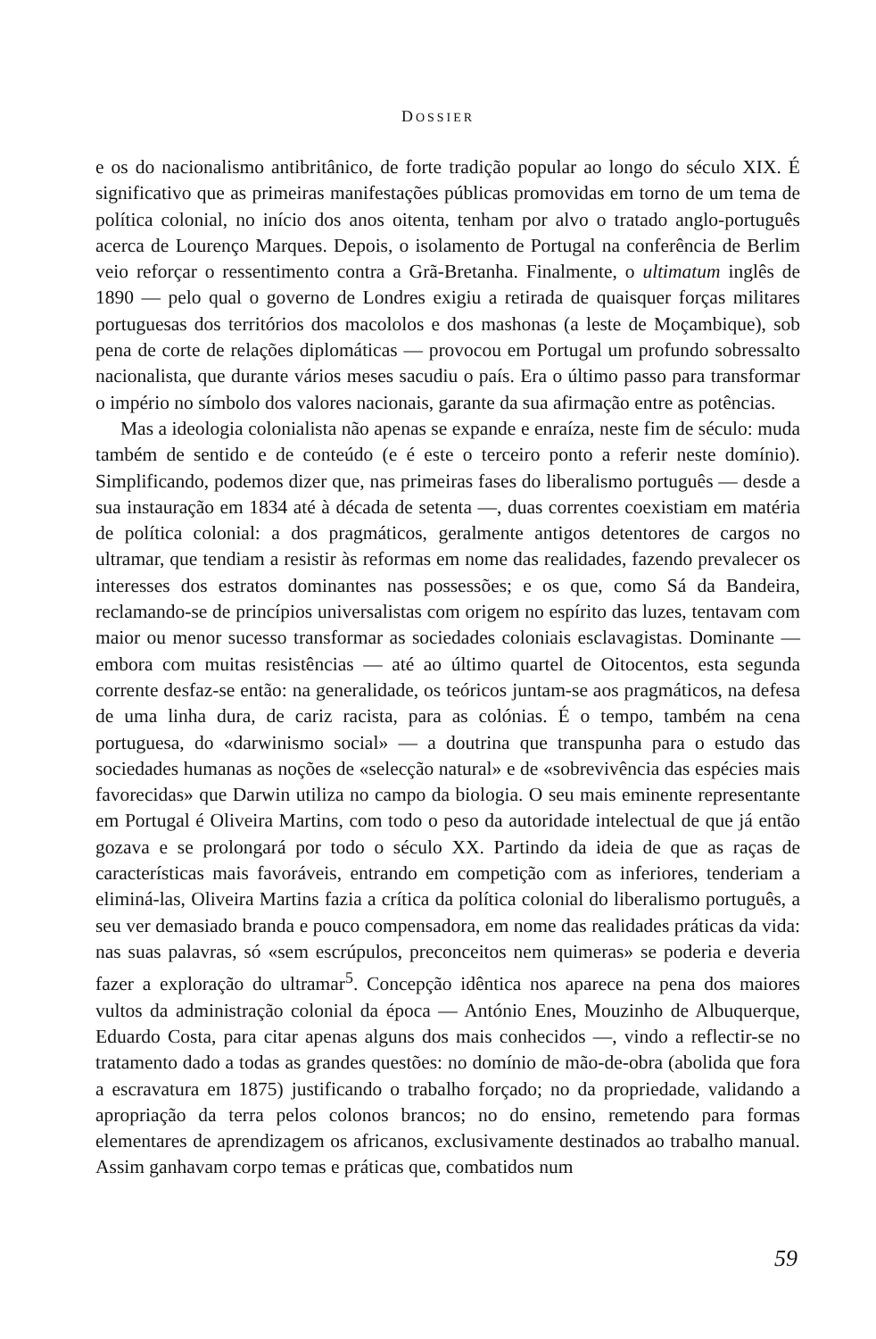DOSSIER
e os do nacionalismo antibritânico, de forte tradição popular ao longo do século XIX. É significativo que as primeiras manifestações públicas promovidas em torno de um tema de política colonial, no início dos anos oitenta, tenham por alvo o tratado anglo-português acerca de Lourenço Marques. Depois, o isolamento de Portugal na conferência de Berlim veio reforçar o ressentimento contra a Grã-Bretanha. Finalmente, o ultimatum inglês de 1890 — pelo qual o governo de Londres exigiu a retirada de quaisquer forças militares portuguesas dos territórios dos macololos e dos mashonas (a leste de Moçambique), sob pena de corte de relações diplomáticas — provocou em Portugal um profundo sobressalto nacionalista, que durante vários meses sacudiu o país. Era o último passo para transformar o império no símbolo dos valores nacionais, garante da sua afirmação entre as potências.
Mas a ideologia colonialista não apenas se expande e enraíza, neste fim de século: muda também de sentido e de conteúdo (e é este o terceiro ponto a referir neste domínio). Simplificando, podemos dizer que, nas primeiras fases do liberalismo português — desde a sua instauração em 1834 até à década de setenta —, duas correntes coexistiam em matéria de política colonial: a dos pragmáticos, geralmente antigos detentores de cargos no ultramar, que tendiam a resistir às reformas em nome das realidades, fazendo prevalecer os interesses dos estratos dominantes nas possessões; e os que, como Sá da Bandeira, reclamando-se de princípios universalistas com origem no espírito das luzes, tentavam com maior ou menor sucesso transformar as sociedades coloniais esclavagistas. Dominante — embora com muitas resistências — até ao último quartel de Oitocentos, esta segunda corrente desfaz-se então: na generalidade, os teóricos juntam-se aos pragmáticos, na defesa de uma linha dura, de cariz racista, para as colónias. É o tempo, também na cena portuguesa, do «darwinismo social» — a doutrina que transpunha para o estudo das sociedades humanas as noções de «selecção natural» e de «sobrevivência das espécies mais favorecidas» que Darwin utiliza no campo da biologia. O seu mais eminente representante em Portugal é Oliveira Martins, com todo o peso da autoridade intelectual de que já então gozava e se prolongará por todo o século XX. Partindo da ideia de que as raças de características mais favoráveis, entrando em competição com as inferiores, tenderiam a eliminá-las, Oliveira Martins fazia a crítica da política colonial do liberalismo português, a seu ver demasiado branda e pouco compensadora, em nome das realidades práticas da vida: nas suas palavras, só «sem escrúpulos, preconceitos nem quimeras» se poderia e deveria fazer a exploração do ultramar<sup>5</sup>. Concepção idêntica nos aparece na pena dos maiores vultos da administração colonial da época — António Enes, Mouzinho de Albuquerque, Eduardo Costa, para citar apenas alguns dos mais conhecidos —, vindo a reflectir-se no tratamento dado a todas as grandes questões: no domínio de mão-de-obra (abolida que fora a escravatura em 1875) justificando o trabalho forçado; no da propriedade, validando a apropriação da terra pelos colonos brancos; no do ensino, remetendo para formas elementares de aprendizagem os africanos, exclusivamente destinados ao trabalho manual. Assim ganhavam corpo temas e práticas que, combatidos num
59